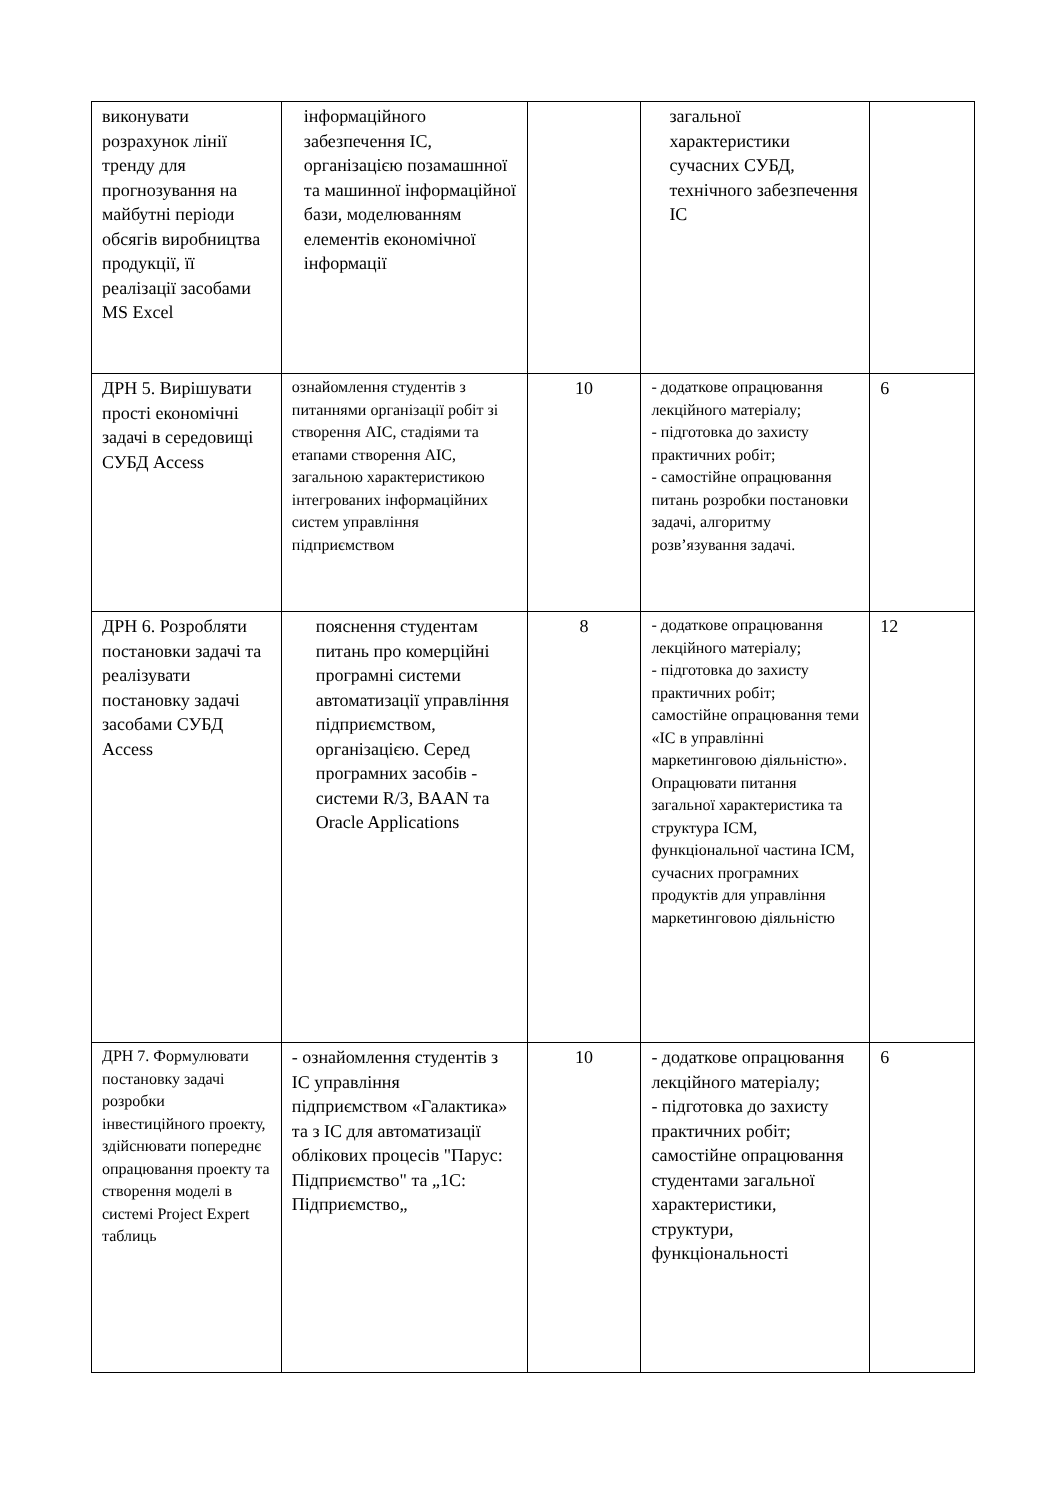| виконувати розрахунок лінії тренду для прогнозування на майбутні періоди обсягів виробництва продукції, її реалізації засобами MS Excel | інформаційного забезпечення ІС, організацією позамашнної та машинної інформаційної бази, моделюванням елементів економічної інформації | | загальної характеристики сучасних СУБД, технічного забезпечення ІС | |
| ДРН 5. Вирішувати прості економічні задачі в середовищі СУБД Access | ознайомлення студентів з питаннями організації робіт зі створення АІС, стадіями та етапами створення АІС, загальною характеристикою інтегрованих інформаційних систем управління підприємством | 10 | - додаткове опрацювання лекційного матеріалу; - підготовка до захисту практичних робіт; - самостійне опрацювання питань розробки постановки задачі, алгоритму розв’язування задачі. | 6 |
| ДРН 6. Розробляти постановки задачі та реалізувати постановку задачі засобами СУБД Access | пояснення студентам питань про комерційні програмні системи автоматизації управління підприємством, організацією. Серед програмних засобів - системи R/3, BAAN та Oracle Applications | 8 | - додаткове опрацювання лекційного матеріалу; - підготовка до захисту практичних робіт; самостійне опрацювання теми «ІС в управлінні маркетинговою діяльністю». Опрацювати питання загальної характеристика та структура ІСМ, функціональної частина ІСМ, сучасних програмних продуктів для управління маркетинговою діяльністю | 12 |
| ДРН 7. Формулювати постановку задачі розробки інвестиційного проекту, здійснювати попереднє опрацювання проекту та створення моделі в системі Project Expert таблиць | - ознайомлення студентів з ІС управління підприємством «Галактика» та з ІС для автоматизації облікових процесів "Парус: Підприємство" та „1С: Підприємство„ | 10 | - додаткове опрацювання лекційного матеріалу; - підготовка до захисту практичних робіт; самостійне опрацювання студентами загальної характеристики, структури, функціональності | 6 |